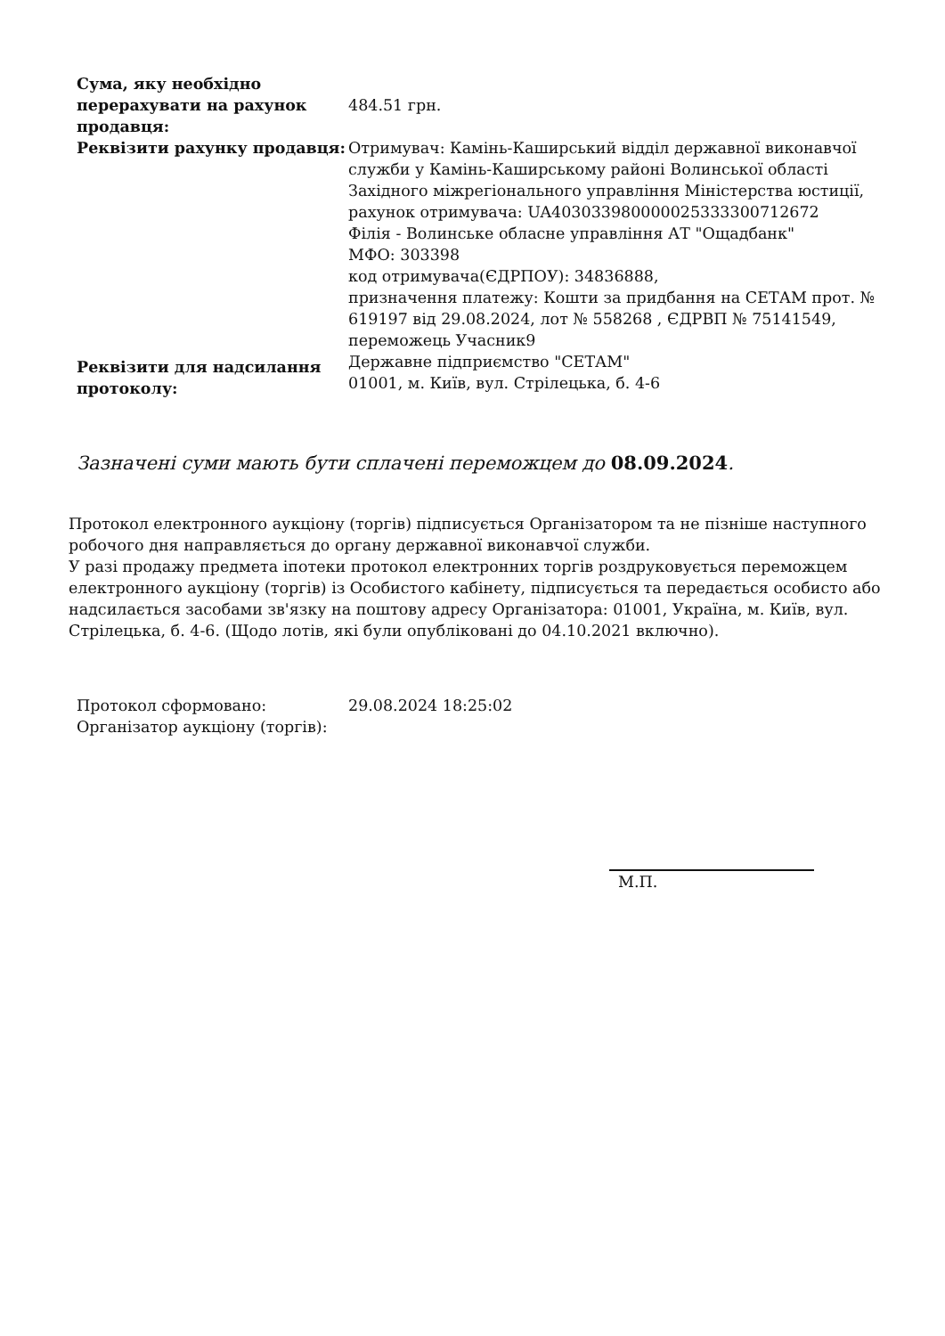| Сума, яку необхідно перерахувати на рахунок продавця: | 484.51 грн. |
| Реквізити рахунку продавця: | Отримувач: Камінь-Каширський відділ державної виконавчої служби у Камінь-Каширському районі Волинської області Західного міжрегіонального управління Міністерства юстиції, рахунок отримувача: UA403033980000025333300712672 Філія - Волинське обласне управління АТ "Ощадбанк" МФО: 303398 код отримувача(ЄДРПОУ): 34836888, призначення платежу: Кошти за придбання на СЕТАМ прот. № 619197 від 29.08.2024, лот № 558268 , ЄДРВП № 75141549, переможець Учасник9 |
| Реквізити для надсилання протоколу: | Державне підприємство "СЕТАМ" 01001, м. Київ, вул. Стрілецька, б. 4-6 |
Зазначені суми мають бути сплачені переможцем до 08.09.2024.
Протокол електронного аукціону (торгів) підписується Організатором та не пізніше наступного робочого дня направляється до органу державної виконавчої служби.
У разі продажу предмета іпотеки протокол електронних торгів роздруковується переможцем електронного аукціону (торгів) із Особистого кабінету, підписується та передається особисто або надсилається засобами зв'язку на поштову адресу Організатора: 01001, Україна, м. Київ, вул. Стрілецька, б. 4-6. (Щодо лотів, які були опубліковані до 04.10.2021 включно).
| Протокол сформовано: | 29.08.2024 18:25:02 |
| Організатор аукціону (торгів): | |
М.П.